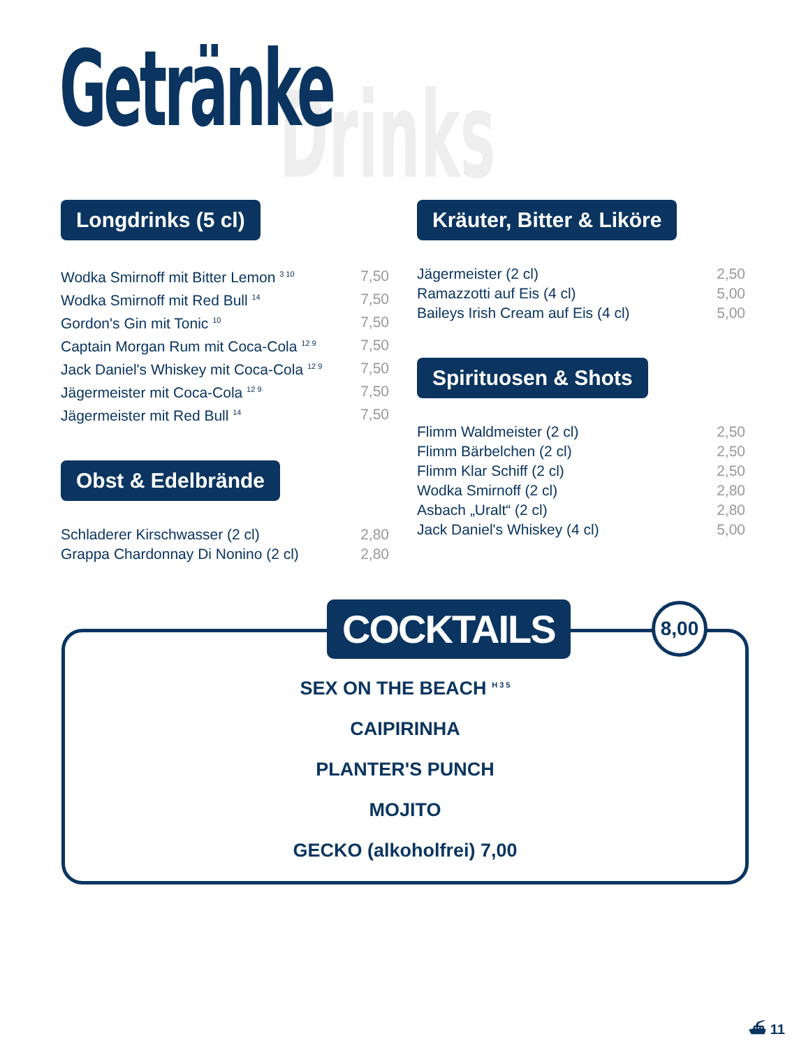Getränke Drinks
Longdrinks (5 cl)
| Wodka Smirnoff mit Bitter Lemon <sup>3 10</sup> | 7,50 |
| Wodka Smirnoff mit Red Bull <sup>14</sup> | 7,50 |
| Gordon's Gin mit Tonic <sup>10</sup> | 7,50 |
| Captain Morgan Rum mit Coca-Cola <sup>12 9</sup> | 7,50 |
| Jack Daniel's Whiskey mit Coca-Cola <sup>12 9</sup> | 7,50 |
| Jägermeister mit Coca-Cola <sup>12 9</sup> | 7,50 |
| Jägermeister mit Red Bull <sup>14</sup> | 7,50 |
Obst & Edelbrände
| Schladerer Kirschwasser (2 cl) | 2,80 |
| Grappa Chardonnay Di Nonino (2 cl) | 2,80 |
Kräuter, Bitter & Liköre
| Jägermeister (2 cl) | 2,50 |
| Ramazzotti auf Eis (4 cl) | 5,00 |
| Baileys Irish Cream auf Eis (4 cl) | 5,00 |
Spirituosen & Shots
| Flimm Waldmeister (2 cl) | 2,50 |
| Flimm Bärbelchen (2 cl) | 2,50 |
| Flimm Klar Schiff (2 cl) | 2,50 |
| Wodka Smirnoff (2 cl) | 2,80 |
| Asbach „Uralt“ (2 cl) | 2,80 |
| Jack Daniel's Whiskey (4 cl) | 5,00 |
COCKTAILS 8,00
SEX ON THE BEACH <sup>H 3 5</sup>
CAIPIRINHA
PLANTER'S PUNCH
MOJITO
GECKO (alkoholfrei) 7,00
⛴ 11